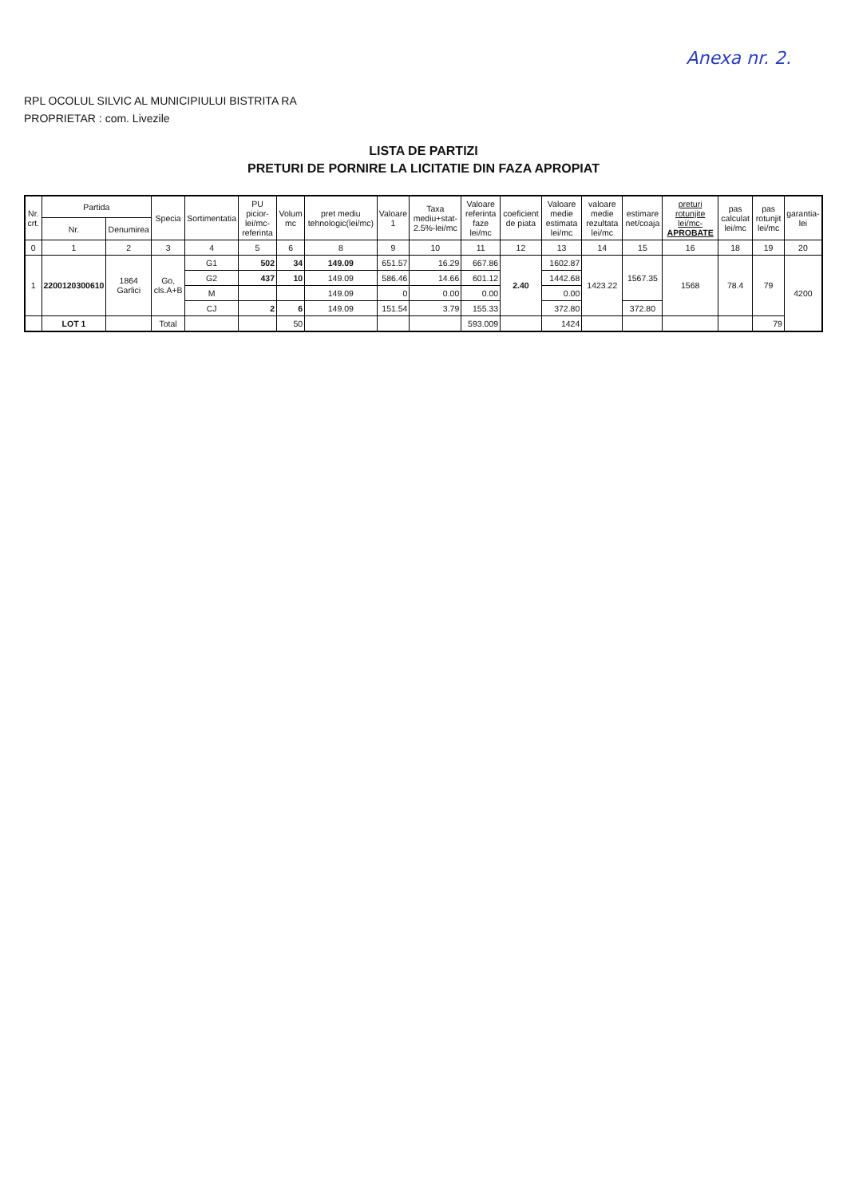Anexa nr. 2.
RPL OCOLUL SILVIC AL MUNICIPIULUI BISTRITA RA
PROPRIETAR : com. Livezile
LISTA DE PARTIZI
PRETURI DE PORNIRE LA LICITATIE DIN FAZA APROPIAT
| Nr. crt. | Partida | | Specia | Sortimentatia | PU picior-lei/mc-referinta | Volum mc | pret mediu tehnologic(lei/mc) | Valoare 1 | Taxa mediu+stat-2.5%-lei/mc | Valoare referinta faze lei/mc | coeficient de piata | Valoare medie estimata lei/mc | valoare medie rezultata lei/mc | estimare net/coaja | preturi rotunjite lei/mc- APROBATE | pas calculat lei/mc | pas rotunjit lei/mc | garantia-lei |
| --- | --- | --- | --- | --- | --- | --- | --- | --- | --- | --- | --- | --- | --- | --- | --- | --- | --- | --- |
| | Nr. | Denumirea | | | | | | | | | | | | | | | | |
| 0 | 1 | 2 | 3 | 4 | 5 | 6 | 8 | 9 | 10 | 11 | 12 | 13 | 14 | 15 | 16 | 18 | 19 | 20 |
| 1 | 2200120300610 | 1864 Garlici | Go, cls.A+B | G1 | 502 | 34 | 149.09 | 651.57 | 16.29 | 667.86 | 2.40 | 1602.87 | 1423.22 | 1567.35 | 1568 | 78.4 | 79 | 4200 |
| | | | | G2 | 437 | 10 | 149.09 | 586.46 | 14.66 | 601.12 | | 1442.68 | | | | | | |
| | | | | M | | | 149.09 | 0 | 0.00 | 0.00 | | 0.00 | | | | | | |
| | | | | CJ | 2 | 6 | 149.09 | 151.54 | 3.79 | 155.33 | | 372.80 | | 372.80 | | | | |
| | LOT 1 | | Total | | | 50 | | | | 593.009 | | 1424 | | | | | 79 | |